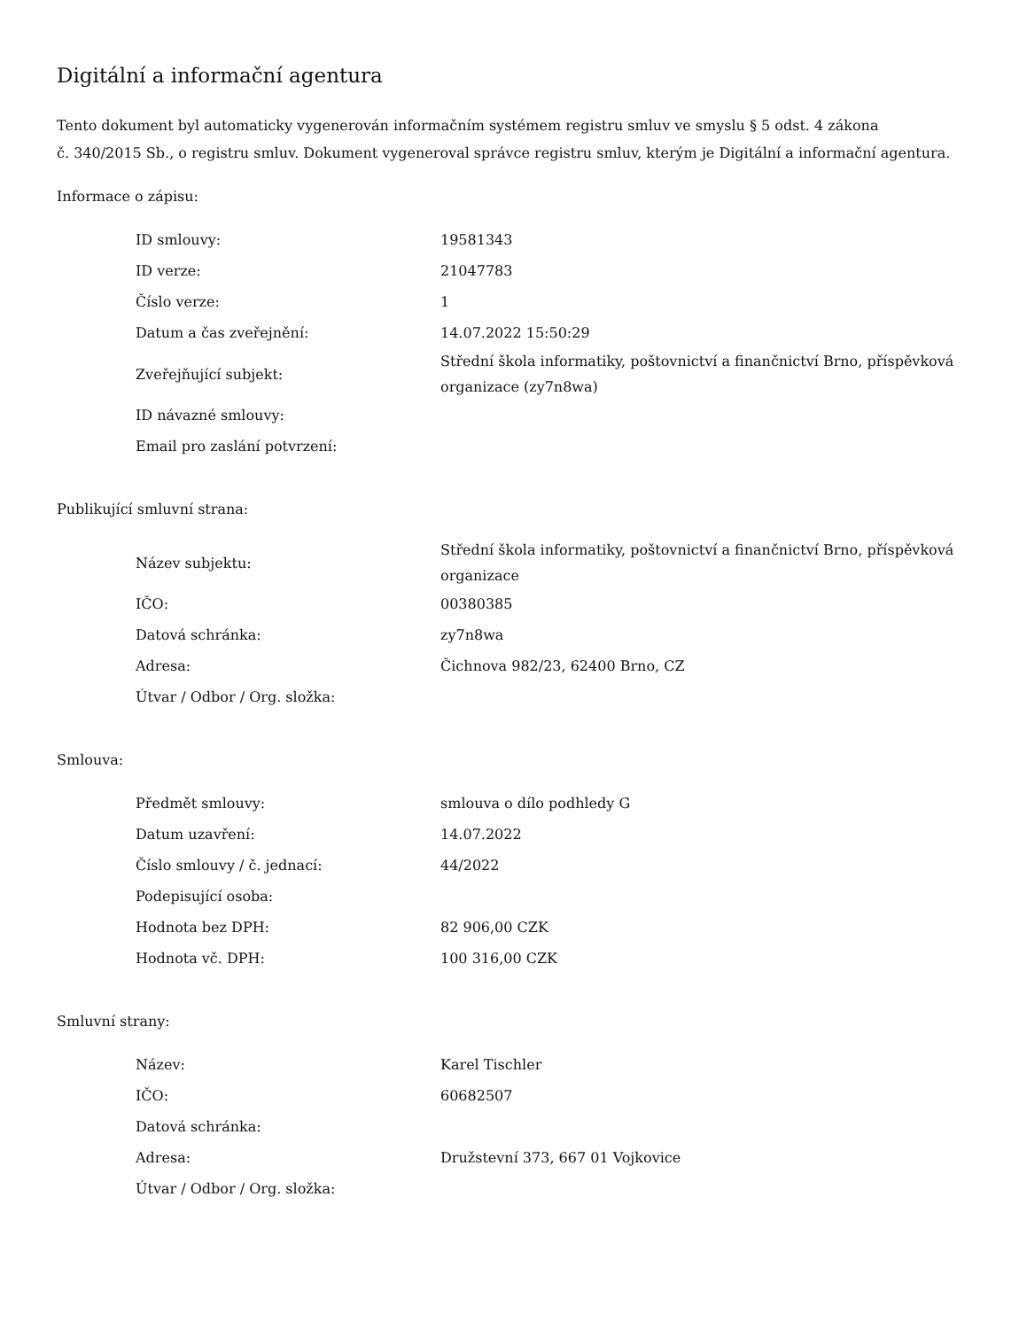Digitální a informační agentura
Tento dokument byl automaticky vygenerován informačním systémem registru smluv ve smyslu § 5 odst. 4 zákona
č. 340/2015 Sb., o registru smluv. Dokument vygeneroval správce registru smluv, kterým je Digitální a informační agentura.
Informace o zápisu:
| ID smlouvy: | 19581343 |
| ID verze: | 21047783 |
| Číslo verze: | 1 |
| Datum a čas zveřejnění: | 14.07.2022 15:50:29 |
| Zveřejňující subjekt: | Střední škola informatiky, poštovnictví a finančnictví Brno, příspěvková organizace (zy7n8wa) |
| ID návazné smlouvy: | |
| Email pro zaslání potvrzení: | |
Publikující smluvní strana:
| Název subjektu: | Střední škola informatiky, poštovnictví a finančnictví Brno, příspěvková organizace |
| IČO: | 00380385 |
| Datová schránka: | zy7n8wa |
| Adresa: | Čichnova 982/23, 62400 Brno, CZ |
| Útvar / Odbor / Org. složka: | |
Smlouva:
| Předmět smlouvy: | smlouva o dílo podhledy G |
| Datum uzavření: | 14.07.2022 |
| Číslo smlouvy / č. jednací: | 44/2022 |
| Podepisující osoba: | |
| Hodnota bez DPH: | 82 906,00 CZK |
| Hodnota vč. DPH: | 100 316,00 CZK |
Smluvní strany:
| Název: | Karel Tischler |
| IČO: | 60682507 |
| Datová schránka: | |
| Adresa: | Družstevní 373, 667 01 Vojkovice |
| Útvar / Odbor / Org. složka: | |